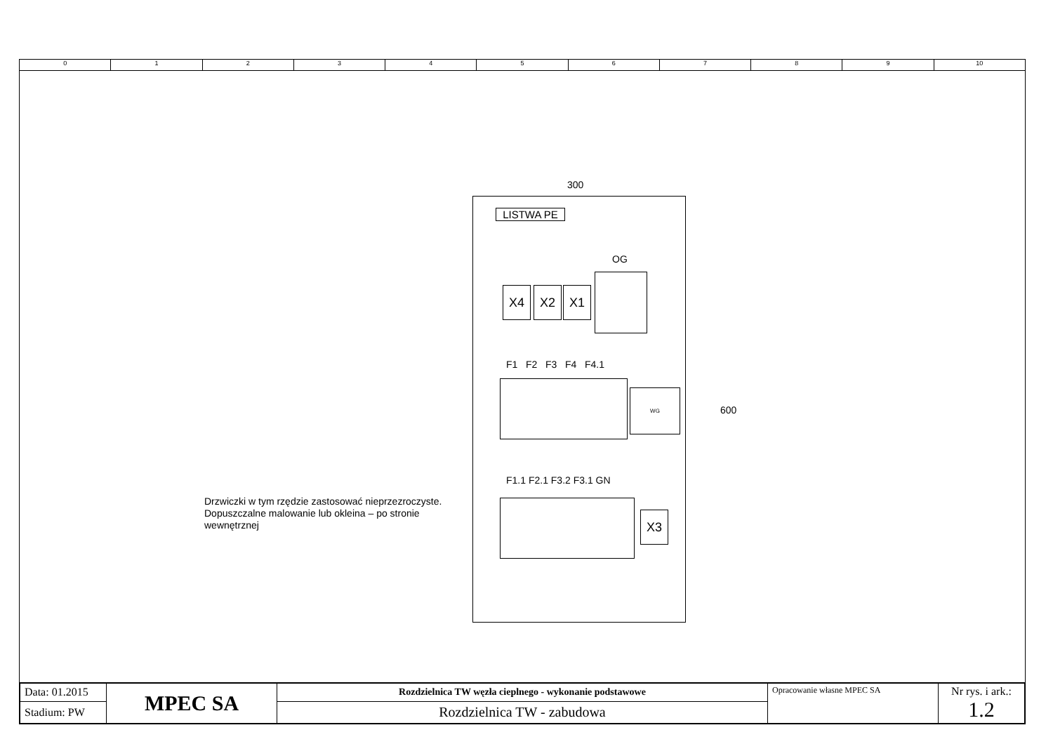0 1 2 3 4 5 6 7 8 9 10
300
600
LISTWA PE
OG
X4 X2 X1
F1 F2 F3 F4 F4.1
WG
F1.1 F2.1 F3.2 F3.1 GN
X3
Drzwiczki w tym rzędzie zastosować nieprzezroczyste. Dopuszczalne malowanie lub okleina – po stronie wewnętrznej
| Data: 01.2015 | MPEC SA | Rozdzielnica TW węzła cieplnego - wykonanie podstawowe | Opracowanie własne MPEC SA | Nr rys. i ark.: 1.2 |
| Stadium: PW | | Rozdzielnica TW - zabudowa | | |